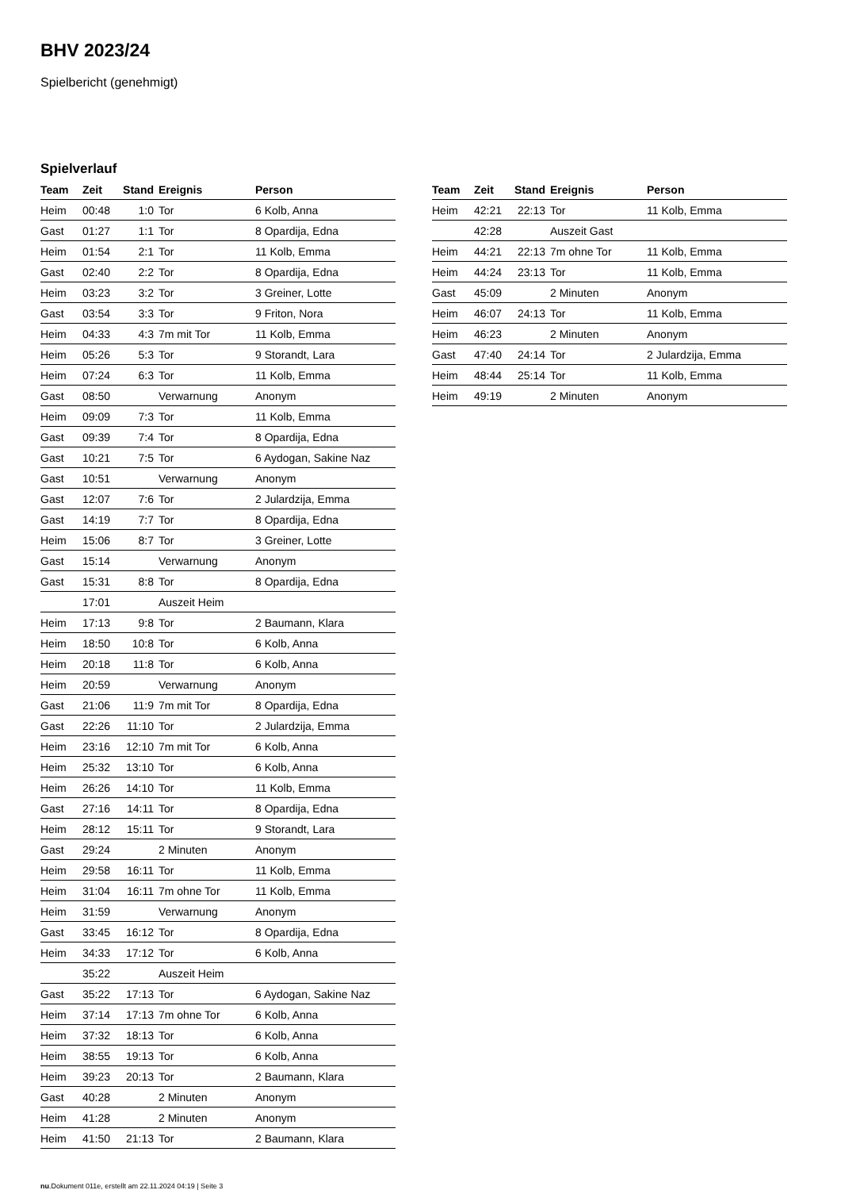BHV 2023/24
Spielbericht (genehmigt)
Spielverlauf
| Team | Zeit | Stand | Ereignis | Person |
| --- | --- | --- | --- | --- |
| Heim | 00:48 | 1:0 | Tor | 6 Kolb, Anna |
| Gast | 01:27 | 1:1 | Tor | 8 Opardija, Edna |
| Heim | 01:54 | 2:1 | Tor | 11 Kolb, Emma |
| Gast | 02:40 | 2:2 | Tor | 8 Opardija, Edna |
| Heim | 03:23 | 3:2 | Tor | 3 Greiner, Lotte |
| Gast | 03:54 | 3:3 | Tor | 9 Friton, Nora |
| Heim | 04:33 | 4:3 | 7m mit Tor | 11 Kolb, Emma |
| Heim | 05:26 | 5:3 | Tor | 9 Storandt, Lara |
| Heim | 07:24 | 6:3 | Tor | 11 Kolb, Emma |
| Gast | 08:50 | | Verwarnung | Anonym |
| Heim | 09:09 | 7:3 | Tor | 11 Kolb, Emma |
| Gast | 09:39 | 7:4 | Tor | 8 Opardija, Edna |
| Gast | 10:21 | 7:5 | Tor | 6 Aydogan, Sakine Naz |
| Gast | 10:51 | | Verwarnung | Anonym |
| Gast | 12:07 | 7:6 | Tor | 2 Julardzija, Emma |
| Gast | 14:19 | 7:7 | Tor | 8 Opardija, Edna |
| Heim | 15:06 | 8:7 | Tor | 3 Greiner, Lotte |
| Gast | 15:14 | | Verwarnung | Anonym |
| Gast | 15:31 | 8:8 | Tor | 8 Opardija, Edna |
| | 17:01 | | Auszeit Heim | |
| Heim | 17:13 | 9:8 | Tor | 2 Baumann, Klara |
| Heim | 18:50 | 10:8 | Tor | 6 Kolb, Anna |
| Heim | 20:18 | 11:8 | Tor | 6 Kolb, Anna |
| Heim | 20:59 | | Verwarnung | Anonym |
| Gast | 21:06 | 11:9 | 7m mit Tor | 8 Opardija, Edna |
| Gast | 22:26 | 11:10 | Tor | 2 Julardzija, Emma |
| Heim | 23:16 | 12:10 | 7m mit Tor | 6 Kolb, Anna |
| Heim | 25:32 | 13:10 | Tor | 6 Kolb, Anna |
| Heim | 26:26 | 14:10 | Tor | 11 Kolb, Emma |
| Gast | 27:16 | 14:11 | Tor | 8 Opardija, Edna |
| Heim | 28:12 | 15:11 | Tor | 9 Storandt, Lara |
| Gast | 29:24 | | 2 Minuten | Anonym |
| Heim | 29:58 | 16:11 | Tor | 11 Kolb, Emma |
| Heim | 31:04 | 16:11 | 7m ohne Tor | 11 Kolb, Emma |
| Heim | 31:59 | | Verwarnung | Anonym |
| Gast | 33:45 | 16:12 | Tor | 8 Opardija, Edna |
| Heim | 34:33 | 17:12 | Tor | 6 Kolb, Anna |
| | 35:22 | | Auszeit Heim | |
| Gast | 35:22 | 17:13 | Tor | 6 Aydogan, Sakine Naz |
| Heim | 37:14 | 17:13 | 7m ohne Tor | 6 Kolb, Anna |
| Heim | 37:32 | 18:13 | Tor | 6 Kolb, Anna |
| Heim | 38:55 | 19:13 | Tor | 6 Kolb, Anna |
| Heim | 39:23 | 20:13 | Tor | 2 Baumann, Klara |
| Gast | 40:28 | | 2 Minuten | Anonym |
| Heim | 41:28 | | 2 Minuten | Anonym |
| Heim | 41:50 | 21:13 | Tor | 2 Baumann, Klara |
| Team | Zeit | Stand | Ereignis | Person |
| --- | --- | --- | --- | --- |
| Heim | 42:21 | 22:13 | Tor | 11 Kolb, Emma |
| | 42:28 | | Auszeit Gast | |
| Heim | 44:21 | 22:13 | 7m ohne Tor | 11 Kolb, Emma |
| Heim | 44:24 | 23:13 | Tor | 11 Kolb, Emma |
| Gast | 45:09 | | 2 Minuten | Anonym |
| Heim | 46:07 | 24:13 | Tor | 11 Kolb, Emma |
| Heim | 46:23 | | 2 Minuten | Anonym |
| Gast | 47:40 | 24:14 | Tor | 2 Julardzija, Emma |
| Heim | 48:44 | 25:14 | Tor | 11 Kolb, Emma |
| Heim | 49:19 | | 2 Minuten | Anonym |
nu.Dokument 011e, erstellt am 22.11.2024 04:19 | Seite 3